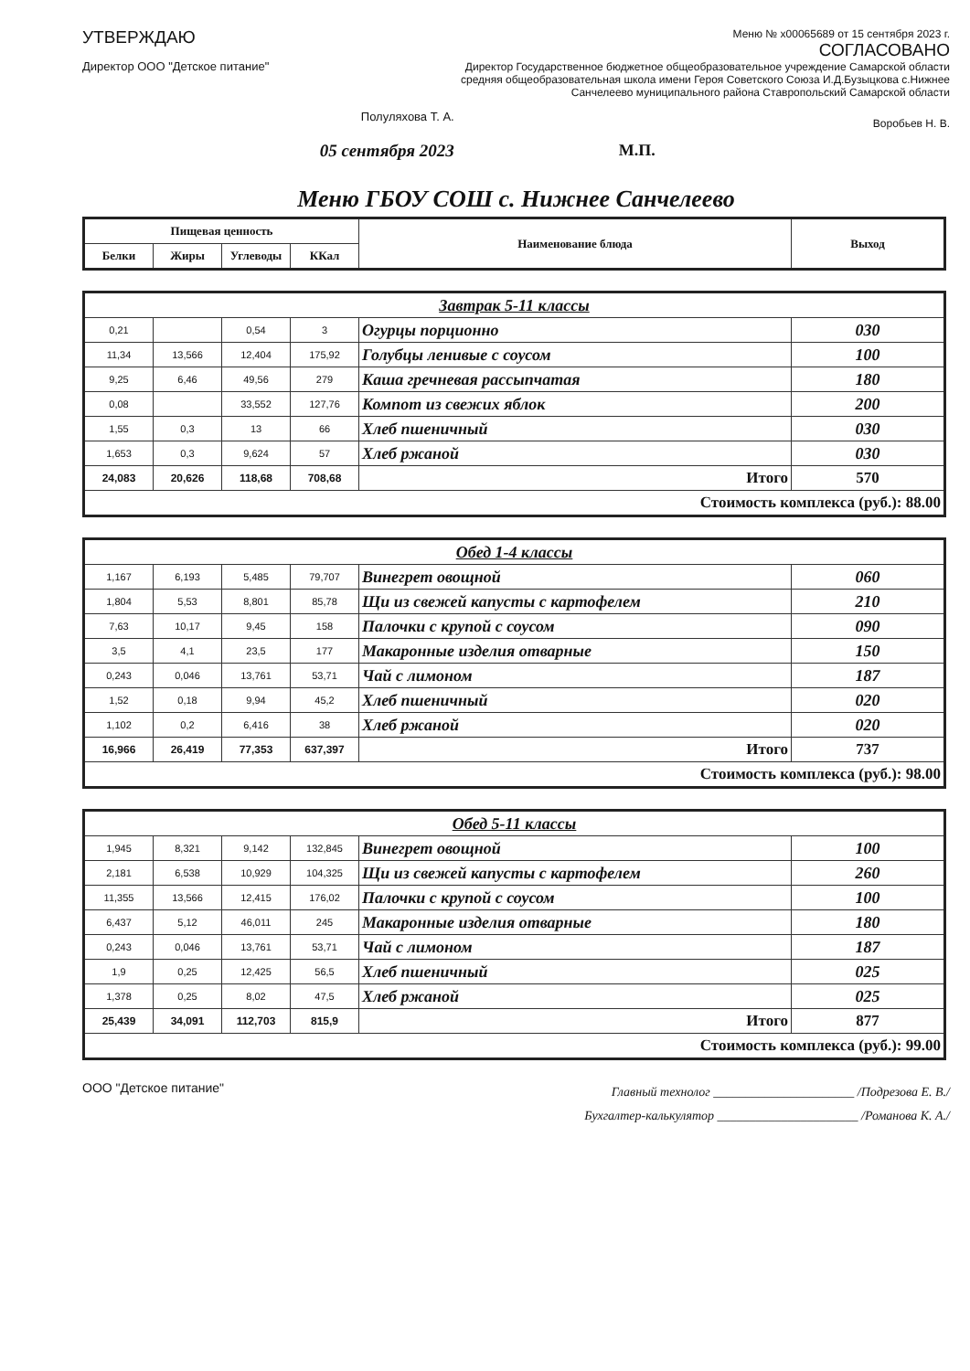УТВЕРЖДАЮ
Директор ООО "Детское питание"
Полуляхова Т. А.
05 сентября 2023
Меню № x00065689 от 15 сентября 2023 г.
СОГЛАСОВАНО
Директор Государственное бюджетное общеобразовательное учреждение Самарской области средняя общеобразовательная школа имени Героя Советского Союза И.Д.Бузыцкова с.Нижнее Санчелеево муниципального района Ставропольский Самарской области
Воробьев Н. В.
М.П.
Меню ГБОУ СОШ с. Нижнее Санчелеево
| Пищевая ценность | | | | Наименование блюда | Выход |
| --- | --- | --- | --- | --- | --- |
| Белки | Жиры | Углеводы | ККал | | |
| Завтрак 5-11 классы | | | | | |
| 0,21 | | 0,54 | 3 | Огурцы порционно | 030 |
| 11,34 | 13,566 | 12,404 | 175,92 | Голубцы ленивые с соусом | 100 |
| 9,25 | 6,46 | 49,56 | 279 | Каша гречневая рассыпчатая | 180 |
| 0,08 | | 33,552 | 127,76 | Компот из свежих яблок | 200 |
| 1,55 | 0,3 | 13 | 66 | Хлеб пшеничный | 030 |
| 1,653 | 0,3 | 9,624 | 57 | Хлеб ржаной | 030 |
| 24,083 | 20,626 | 118,68 | 708,68 | Итого | 570 |
| Стоимость комплекса (руб.): 88.00 | | | | | |
| Обед 1-4 классы | | | | | |
| 1,167 | 6,193 | 5,485 | 79,707 | Винегрет овощной | 060 |
| 1,804 | 5,53 | 8,801 | 85,78 | Щи из свежей капусты с картофелем | 210 |
| 7,63 | 10,17 | 9,45 | 158 | Палочки с крупой с соусом | 090 |
| 3,5 | 4,1 | 23,5 | 177 | Макаронные изделия отварные | 150 |
| 0,243 | 0,046 | 13,761 | 53,71 | Чай с лимоном | 187 |
| 1,52 | 0,18 | 9,94 | 45,2 | Хлеб пшеничный | 020 |
| 1,102 | 0,2 | 6,416 | 38 | Хлеб ржаной | 020 |
| 16,966 | 26,419 | 77,353 | 637,397 | Итого | 737 |
| Стоимость комплекса (руб.): 98.00 | | | | | |
| Обед 5-11 классы | | | | | |
| 1,945 | 8,321 | 9,142 | 132,845 | Винегрет овощной | 100 |
| 2,181 | 6,538 | 10,929 | 104,325 | Щи из свежей капусты с картофелем | 260 |
| 11,355 | 13,566 | 12,415 | 176,02 | Палочки с крупой с соусом | 100 |
| 6,437 | 5,12 | 46,011 | 245 | Макаронные изделия отварные | 180 |
| 0,243 | 0,046 | 13,761 | 53,71 | Чай с лимоном | 187 |
| 1,9 | 0,25 | 12,425 | 56,5 | Хлеб пшеничный | 025 |
| 1,378 | 0,25 | 8,02 | 47,5 | Хлеб ржаной | 025 |
| 25,439 | 34,091 | 112,703 | 815,9 | Итого | 877 |
| Стоимость комплекса (руб.): 99.00 | | | | | |
ООО "Детское питание"
Главный технолог ______________________ /Подрезова Е. В./
Бухгалтер-калькулятор ______________________ /Романова К. А./